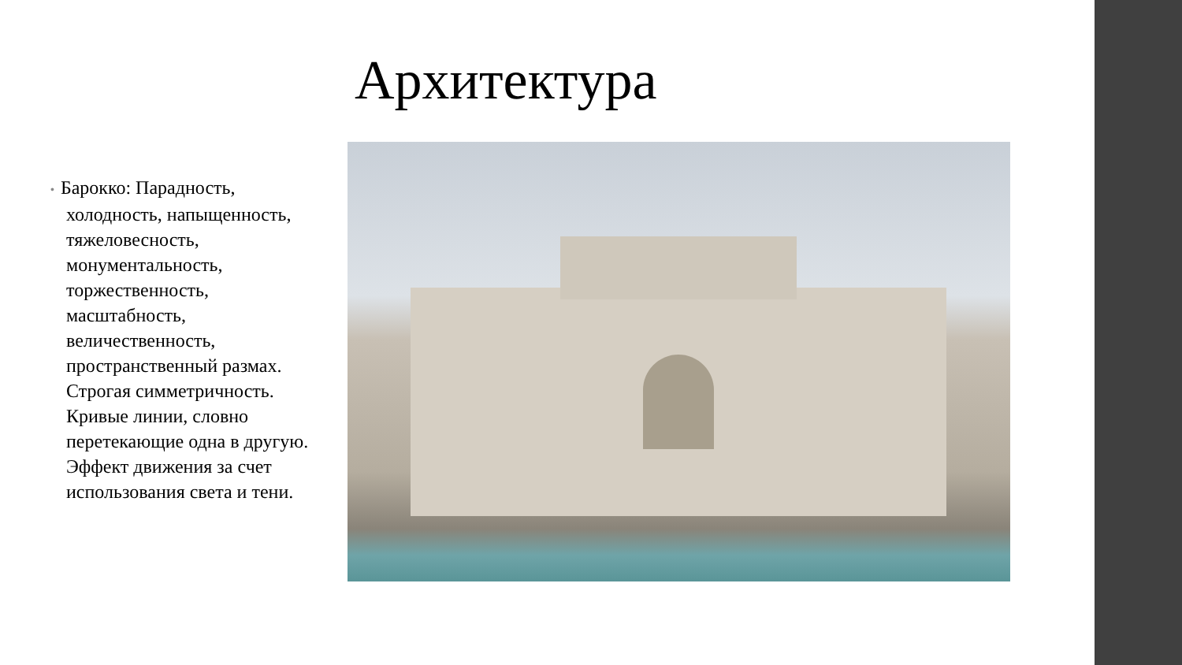Архитектура
• Барокко: Парадность, холодность, напыщенность, тяжеловесность, монументальность, торжественность, масштабность, величественность, пространственный размах. Строгая симметричность. Кривые линии, словно перетекающие одна в другую. Эффект движения за счет использования света и тени.